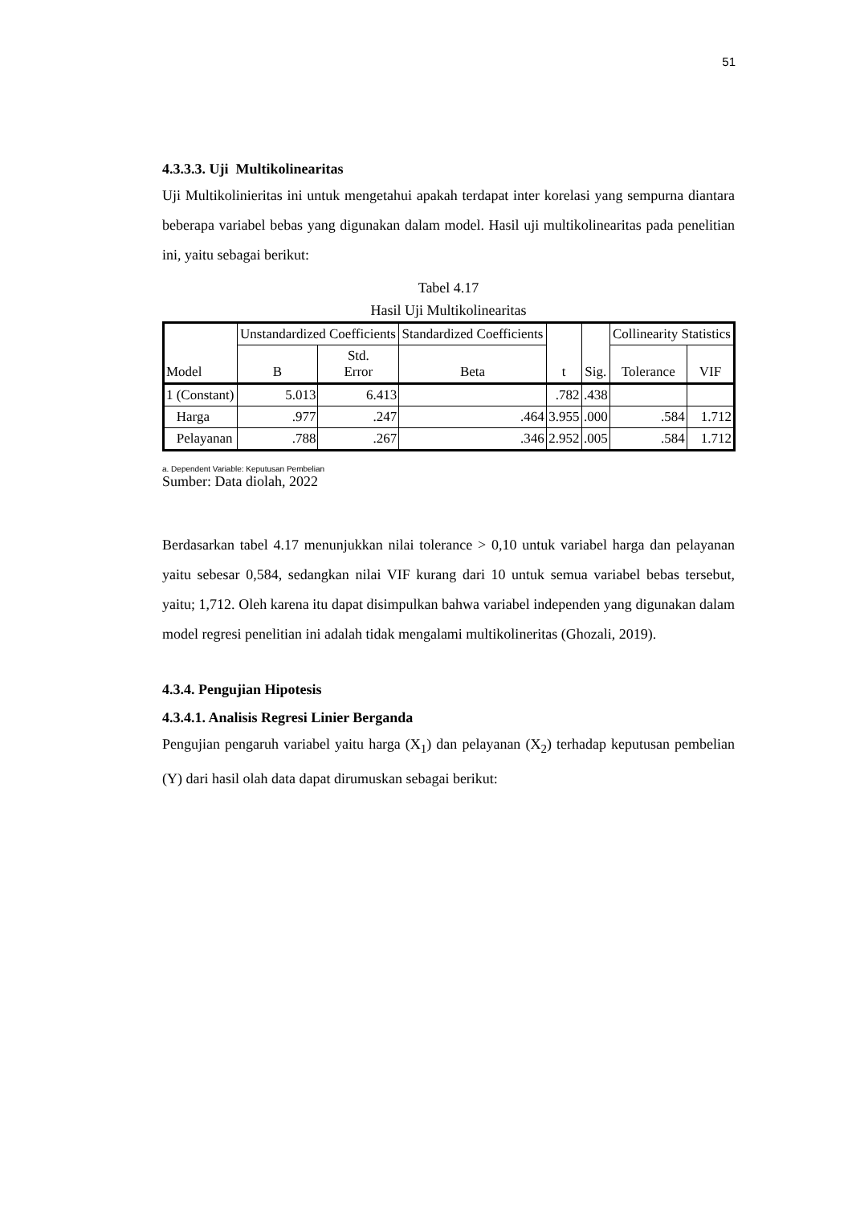51
4.3.3.3. Uji Multikolinearitas
Uji Multikolinieritas ini untuk mengetahui apakah terdapat inter korelasi yang sempurna diantara beberapa variabel bebas yang digunakan dalam model. Hasil uji multikolinearitas pada penelitian ini, yaitu sebagai berikut:
Tabel 4.17
Hasil Uji Multikolinearitas
| Model | | Unstandardized Coefficients | | Standardized Coefficients | t | Sig. | Collinearity Statistics | |
| --- | --- | --- | --- | --- | --- | --- | --- | --- |
| | | B | Std. Error | Beta | | | Tolerance | VIF |
| 1 | (Constant) | 5.013 | 6.413 | | .782 | .438 | | |
| | Harga | .977 | .247 | .464 | 3.955 | .000 | .584 | 1.712 |
| | Pelayanan | .788 | .267 | .346 | 2.952 | .005 | .584 | 1.712 |
a. Dependent Variable: Keputusan Pembelian
Sumber: Data diolah, 2022
Berdasarkan tabel 4.17 menunjukkan nilai tolerance > 0,10 untuk variabel harga dan pelayanan yaitu sebesar 0,584, sedangkan nilai VIF kurang dari 10 untuk semua variabel bebas tersebut, yaitu; 1,712. Oleh karena itu dapat disimpulkan bahwa variabel independen yang digunakan dalam model regresi penelitian ini adalah tidak mengalami multikolineritas (Ghozali, 2019).
4.3.4. Pengujian Hipotesis
4.3.4.1. Analisis Regresi Linier Berganda
Pengujian pengaruh variabel yaitu harga (X<sub>1</sub>) dan pelayanan (X<sub>2</sub>) terhadap keputusan pembelian (Y) dari hasil olah data dapat dirumuskan sebagai berikut: